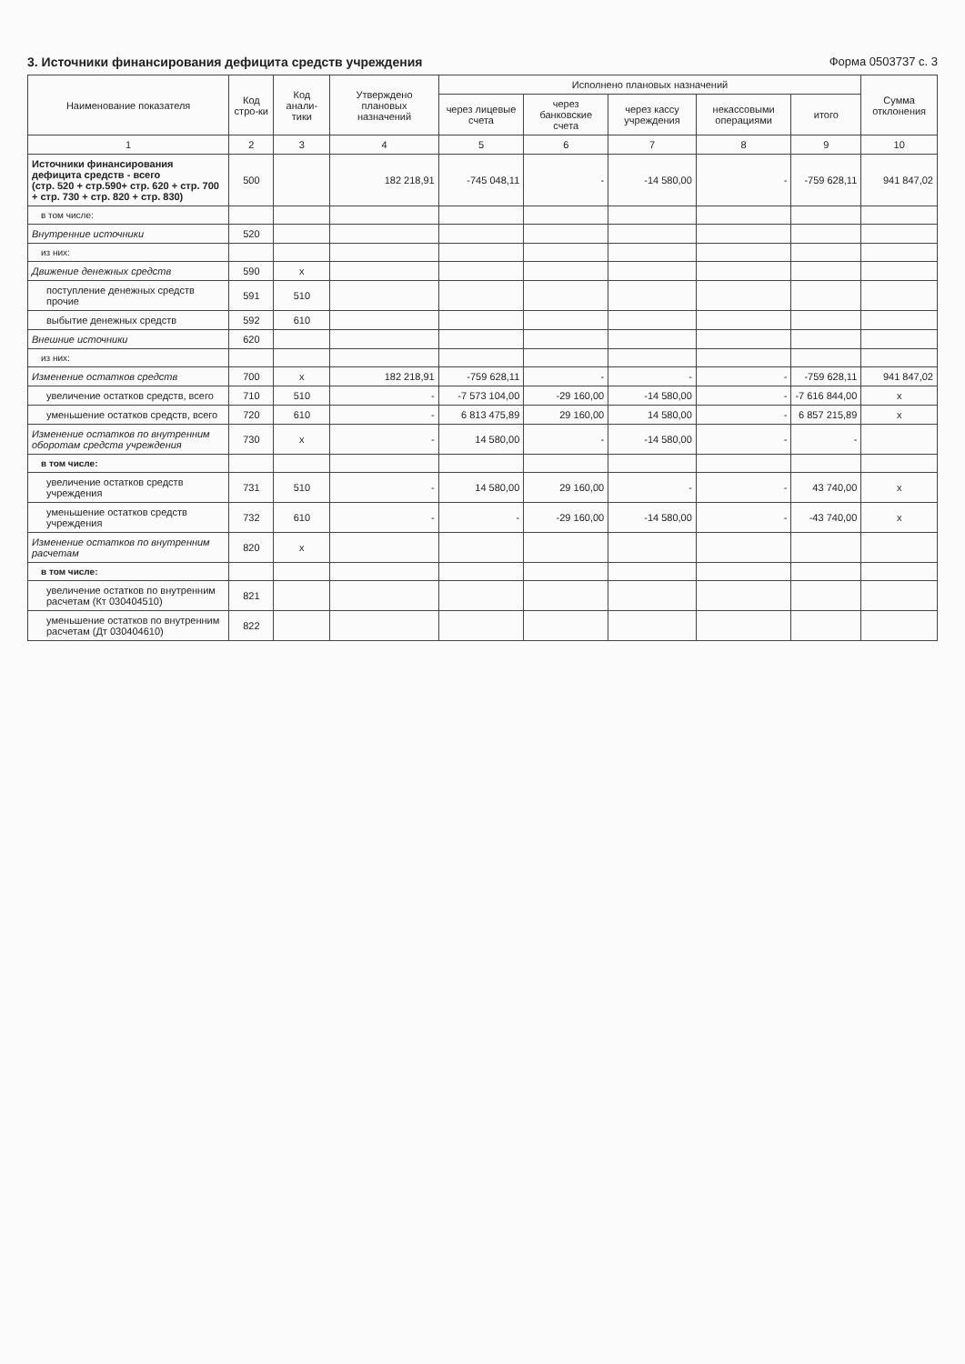3. Источники финансирования дефицита средств учреждения
Форма 0503737 с. 3
| Наименование показателя | Код стро-ки | Код анали-тики | Утверждено плановых назначений | Исполнено плановых назначений | | | | | Сумма отклонения |
| --- | --- | --- | --- | --- | --- | --- | --- | --- | --- |
| | | | | через лицевые счета | через банковские счета | через кассу учреждения | некассовыми операциями | итого | |
| 1 | 2 | 3 | 4 | 5 | 6 | 7 | 8 | 9 | 10 |
| Источники финансирования дефицита средств - всего (стр. 520 + стр.590+ стр. 620 + стр. 700 + стр. 730 + стр. 820 + стр. 830) | 500 | | 182 218,91 | -745 048,11 | - | -14 580,00 | - | -759 628,11 | 941 847,02 |
| в том числе: | | | | | | | | | |
| Внутренние источники | 520 | | | | | | | | |
| из них: | | | | | | | | | |
| Движение денежных средств | 590 | x | | | | | | | |
| поступление денежных средств прочие | 591 | 510 | | | | | | | |
| выбытие денежных средств | 592 | 610 | | | | | | | |
| Внешние источники | 620 | | | | | | | | |
| из них: | | | | | | | | | |
| Изменение остатков средств | 700 | x | 182 218,91 | -759 628,11 | - | - | - | -759 628,11 | 941 847,02 |
| увеличение остатков средств, всего | 710 | 510 | - | -7 573 104,00 | -29 160,00 | -14 580,00 | - | -7 616 844,00 | x |
| уменьшение остатков средств, всего | 720 | 610 | - | 6 813 475,89 | 29 160,00 | 14 580,00 | - | 6 857 215,89 | x |
| Изменение остатков по внутренним оборотам средств учреждения | 730 | x | - | 14 580,00 | - | -14 580,00 | - | - | |
| в том числе: | | | | | | | | | |
| увеличение остатков средств учреждения | 731 | 510 | - | 14 580,00 | 29 160,00 | - | - | 43 740,00 | x |
| уменьшение остатков средств учреждения | 732 | 610 | - | - | -29 160,00 | -14 580,00 | - | -43 740,00 | x |
| Изменение остатков по внутренним расчетам | 820 | x | | | | | | | |
| в том числе: | | | | | | | | | |
| увеличение остатков по внутренним расчетам (Кт 030404510) | 821 | | | | | | | | |
| уменьшение остатков по внутренним расчетам (Дт 030404610) | 822 | | | | | | | | |